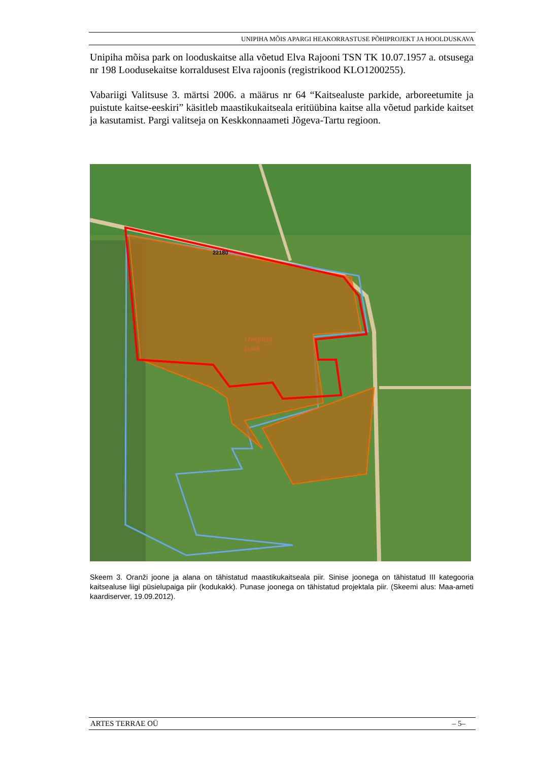UNIPIHA MÕIS APARGI HEAKORRASTUSE PÕHIPROJEKT JA HOOLDUSKAVA
Unipiha mõisa park on looduskaitse alla võetud Elva Rajooni TSN TK 10.07.1957 a. otsusega nr 198 Loodusekaitse korraldusest Elva rajoonis (registrikood KLO1200255).
Vabariigi Valitsuse 3. märtsi 2006. a määrus nr 64 “Kaitsealuste parkide, arboreetumite ja puistute kaitse-eeskiri” käsitleb maastikukaitseala eritüübina kaitse alla võetud parkide kaitset ja kasutamist. Pargi valitseja on Keskkonnaameti Jõgeva-Tartu regioon.
Unipiha
park
22180
Skeem 3. Oranži joone ja alana on tähistatud maastikukaitseala piir. Sinise joonega on tähistatud III kategooria kaitsealuse liigi püsielupaiga piir (kodukakk). Punase joonega on tähistatud projektala piir. (Skeemi alus: Maa-ameti kaardiserver, 19.09.2012).
ARTES TERRAE OÜ – 5–